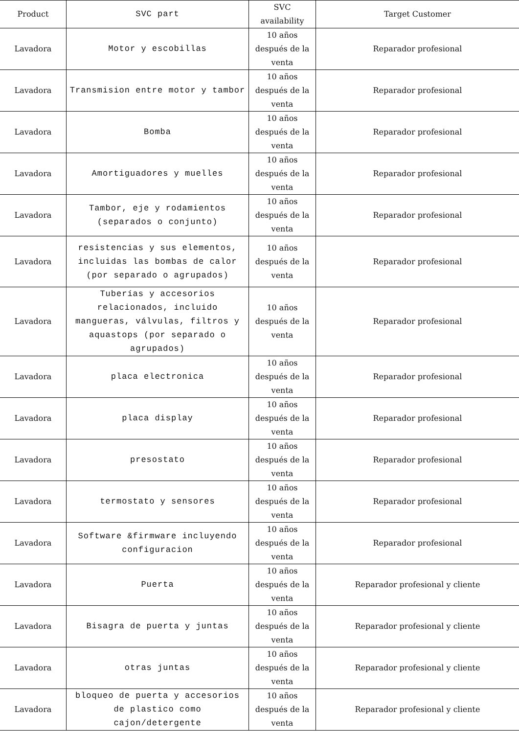| Product | SVC part | SVC availability | Target Customer |
| --- | --- | --- | --- |
| Lavadora | Motor y escobillas | 10 años después de la venta | Reparador profesional |
| Lavadora | Transmision entre motor y tambor | 10 años después de la venta | Reparador profesional |
| Lavadora | Bomba | 10 años después de la venta | Reparador profesional |
| Lavadora | Amortiguadores y muelles | 10 años después de la venta | Reparador profesional |
| Lavadora | Tambor, eje y rodamientos (separados o conjunto) | 10 años después de la venta | Reparador profesional |
| Lavadora | resistencias y sus elementos, incluidas las bombas de calor (por separado o agrupados) | 10 años después de la venta | Reparador profesional |
| Lavadora | Tuberías y accesorios relacionados, incluido mangueras, válvulas, filtros y aquastops (por separado o agrupados) | 10 años después de la venta | Reparador profesional |
| Lavadora | placa electronica | 10 años después de la venta | Reparador profesional |
| Lavadora | placa display | 10 años después de la venta | Reparador profesional |
| Lavadora | presostato | 10 años después de la venta | Reparador profesional |
| Lavadora | termostato y sensores | 10 años después de la venta | Reparador profesional |
| Lavadora | Software &firmware incluyendo configuracion | 10 años después de la venta | Reparador profesional |
| Lavadora | Puerta | 10 años después de la venta | Reparador profesional y cliente |
| Lavadora | Bisagra de puerta y juntas | 10 años después de la venta | Reparador profesional y cliente |
| Lavadora | otras juntas | 10 años después de la venta | Reparador profesional y cliente |
| Lavadora | bloqueo de puerta y accesorios de plastico como cajon/detergente | 10 años después de la venta | Reparador profesional y cliente |